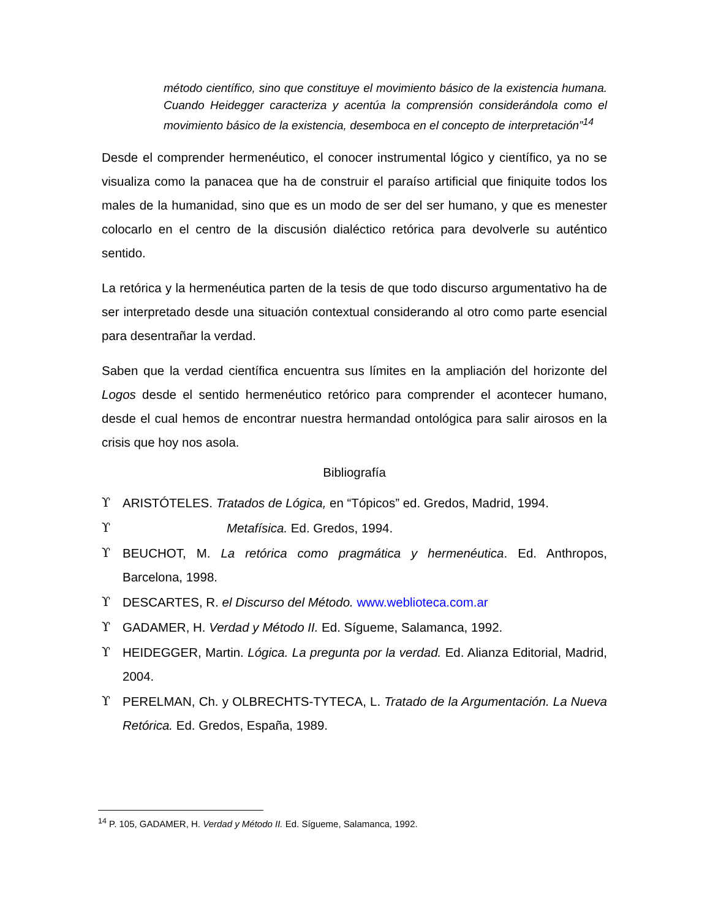método científico, sino que constituye el movimiento básico de la existencia humana. Cuando Heidegger caracteriza y acentúa la comprensión considerándola como el movimiento básico de la existencia, desemboca en el concepto de interpretación”<sup>14</sup>
Desde el comprender hermenéutico, el conocer instrumental lógico y científico, ya no se visualiza como la panacea que ha de construir el paraíso artificial que finiquite todos los males de la humanidad, sino que es un modo de ser del ser humano, y que es menester colocarlo en el centro de la discusión dialéctico retórica para devolverle su auténtico sentido.
La retórica y la hermenéutica parten de la tesis de que todo discurso argumentativo ha de ser interpretado desde una situación contextual considerando al otro como parte esencial para desentrañar la verdad.
Saben que la verdad científica encuentra sus límites en la ampliación del horizonte del Logos desde el sentido hermenéutico retórico para comprender el acontecer humano, desde el cual hemos de encontrar nuestra hermandad ontológica para salir airosos en la crisis que hoy nos asola.
Bibliografía
ϒ ARISTÓTELES. Tratados de Lógica, en “Tópicos” ed. Gredos, Madrid, 1994.
ϒ Metafísica. Ed. Gredos, 1994.
ϒ BEUCHOT, M. La retórica como pragmática y hermenéutica. Ed. Anthropos, Barcelona, 1998.
ϒ DESCARTES, R. el Discurso del Método. www.weblioteca.com.ar
ϒ GADAMER, H. Verdad y Método II. Ed. Sígueme, Salamanca, 1992.
ϒ HEIDEGGER, Martin. Lógica. La pregunta por la verdad. Ed. Alianza Editorial, Madrid, 2004.
ϒ PERELMAN, Ch. y OLBRECHTS-TYTECA, L. Tratado de la Argumentación. La Nueva Retórica. Ed. Gredos, España, 1989.
<sup>14</sup> P. 105, GADAMER, H. Verdad y Método II. Ed. Sígueme, Salamanca, 1992.